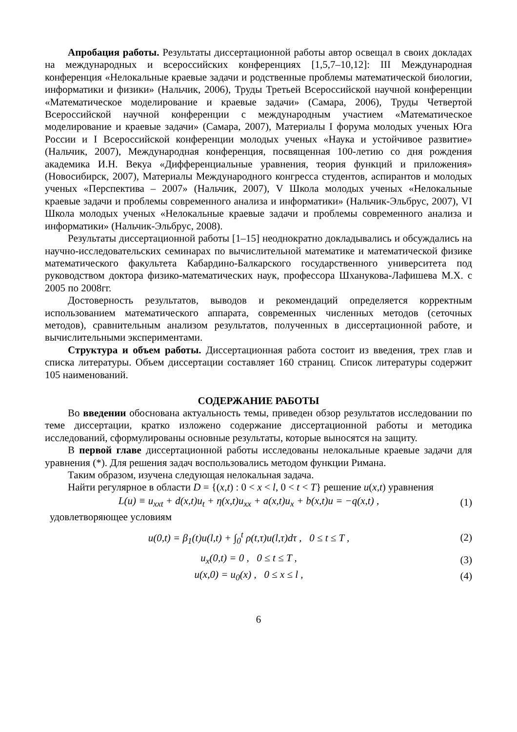Апробация работы. Результаты диссертационной работы автор освещал в своих докладах на международных и всероссийских конференциях [1,5,7–10,12]: III Международная конференция «Нелокальные краевые задачи и родственные проблемы математической биологии, информатики и физики» (Нальчик, 2006), Труды Третьей Всероссийской научной конференции «Математическое моделирование и краевые задачи» (Самара, 2006), Труды Четвертой Всероссийской научной конференции с международным участием «Математическое моделирование и краевые задачи» (Самара, 2007), Материалы I форума молодых ученых Юга России и I Всероссийской конференции молодых ученых «Наука и устойчивое развитие» (Нальчик, 2007), Международная конференция, посвященная 100-летию со дня рождения академика И.Н. Векуа «Дифференциальные уравнения, теория функций и приложения» (Новосибирск, 2007), Материалы Международного конгресса студентов, аспирантов и молодых ученых «Перспектива – 2007» (Нальчик, 2007), V Школа молодых ученых «Нелокальные краевые задачи и проблемы современного анализа и информатики» (Нальчик-Эльбрус, 2007), VI Школа молодых ученых «Нелокальные краевые задачи и проблемы современного анализа и информатики» (Нальчик-Эльбрус, 2008).
Результаты диссертационной работы [1–15] неоднократно докладывались и обсуждались на научно-исследовательских семинарах по вычислительной математике и математической физике математического факультета Кабардино-Балкарского государственного университета под руководством доктора физико-математических наук, профессора Шханукова-Лафишева М.Х. с 2005 по 2008гг.
Достоверность результатов, выводов и рекомендаций определяется корректным использованием математического аппарата, современных численных методов (сеточных методов), сравнительным анализом результатов, полученных в диссертационной работе, и вычислительными экспериментами.
Структура и объем работы. Диссертационная работа состоит из введения, трех глав и списка литературы. Объем диссертации составляет 160 страниц. Список литературы содержит 105 наименований.
СОДЕРЖАНИЕ РАБОТЫ
Во введении обоснована актуальность темы, приведен обзор результатов исследовании по теме диссертации, кратко изложено содержание диссертационной работы и методика исследований, сформулированы основные результаты, которые выносятся на защиту.
В первой главе диссертационной работы исследованы нелокальные краевые задачи для уравнения (*). Для решения задач воспользовались методом функции Римана.
Таким образом, изучена следующая нелокальная задача.
Найти регулярное в области D = {(x,t) : 0 < x < l, 0 < t < T} решение u(x,t) уравнения
L(u) ≡ u<sub>xxt</sub> + d(x,t)u<sub>t</sub> + η(x,t)u<sub>xx</sub> + a(x,t)u<sub>x</sub> + b(x,t)u = −q(x,t) , (1)
удовлетворяющее условиям
u(0,t) = β<sub>1</sub>(t)u(l,t) + ∫<sub>0</sub><sup>t</sup> ρ(t,τ)u(l,τ)dτ , 0 ≤ t ≤ T , (2)
u<sub>x</sub>(0,t) = 0 , 0 ≤ t ≤ T , (3)
u(x,0) = u<sub>0</sub>(x) , 0 ≤ x ≤ l , (4)
6